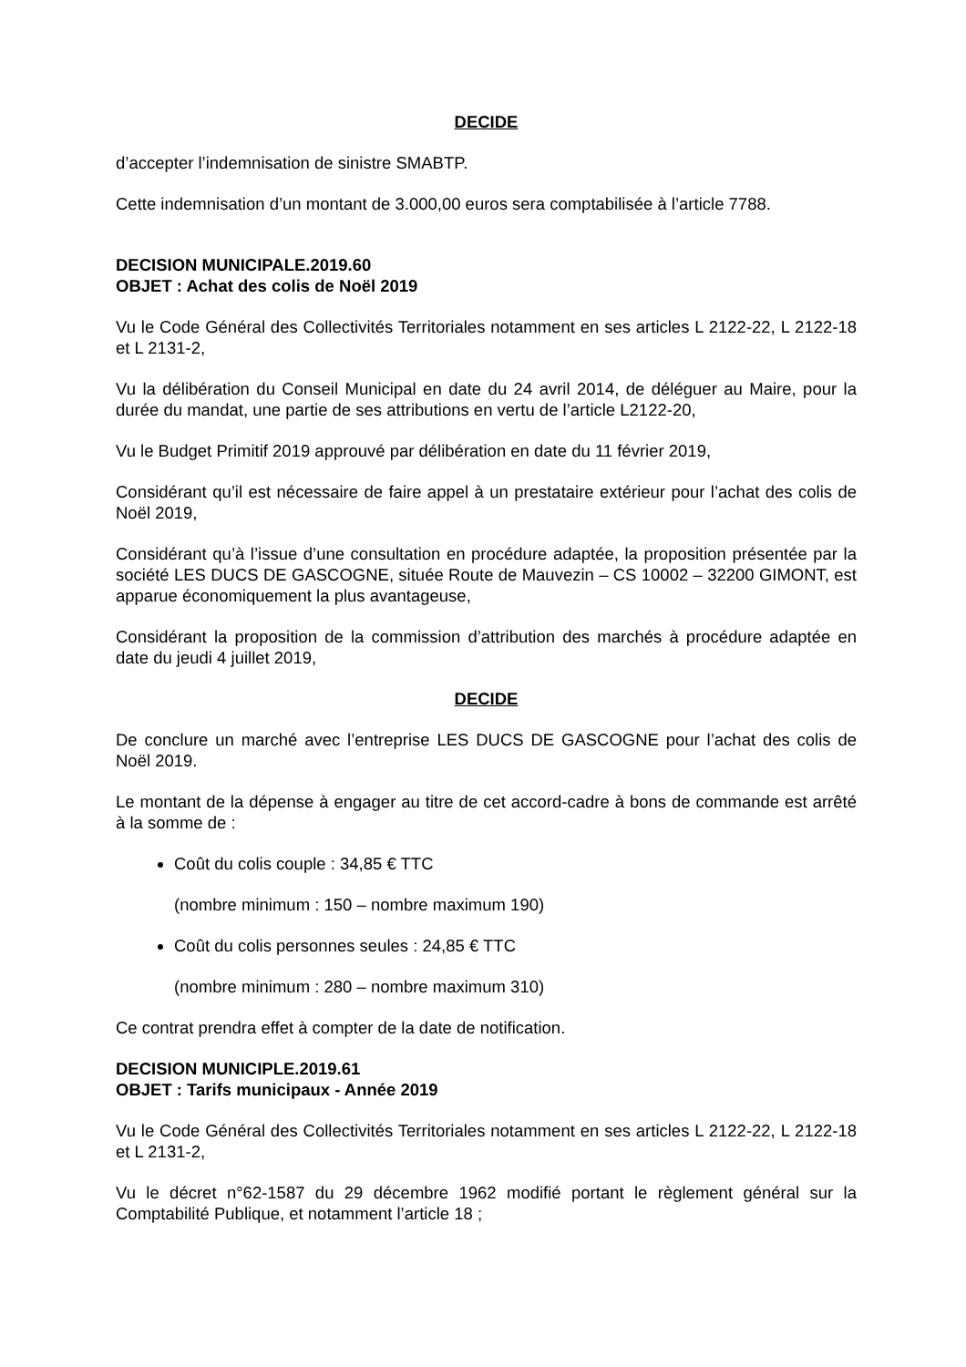DECIDE
d’accepter l’indemnisation de sinistre SMABTP.
Cette indemnisation d’un montant de 3.000,00 euros sera comptabilisée à l’article 7788.
DECISION MUNICIPALE.2019.60
OBJET : Achat des colis de Noël 2019
Vu le Code Général des Collectivités Territoriales notamment en ses articles L 2122-22, L 2122-18 et L 2131-2,
Vu la délibération du Conseil Municipal en date du 24 avril 2014, de déléguer au Maire, pour la durée du mandat, une partie de ses attributions en vertu de l’article L2122-20,
Vu le Budget Primitif 2019 approuvé par délibération en date du 11 février 2019,
Considérant qu’il est nécessaire de faire appel à un prestataire extérieur pour l’achat des colis de Noël 2019,
Considérant qu’à l’issue d’une consultation en procédure adaptée, la proposition présentée par la société LES DUCS DE GASCOGNE, située Route de Mauvezin – CS 10002 – 32200 GIMONT, est apparue économiquement la plus avantageuse,
Considérant la proposition de la commission d’attribution des marchés à procédure adaptée en date du jeudi 4 juillet 2019,
DECIDE
De conclure un marché avec l’entreprise LES DUCS DE GASCOGNE pour l’achat des colis de Noël 2019.
Le montant de la dépense à engager au titre de cet accord-cadre à bons de commande est arrêté à la somme de :
Coût du colis couple : 34,85 € TTC
(nombre minimum : 150 – nombre maximum 190)
Coût du colis personnes seules : 24,85 € TTC
(nombre minimum : 280 – nombre maximum 310)
Ce contrat prendra effet à compter de la date de notification.
DECISION MUNICIPLE.2019.61
OBJET : Tarifs municipaux - Année 2019
Vu le Code Général des Collectivités Territoriales notamment en ses articles L 2122-22, L 2122-18 et L 2131-2,
Vu le décret n°62-1587 du 29 décembre 1962 modifié portant le règlement général sur la Comptabilité Publique, et notamment l’article 18 ;